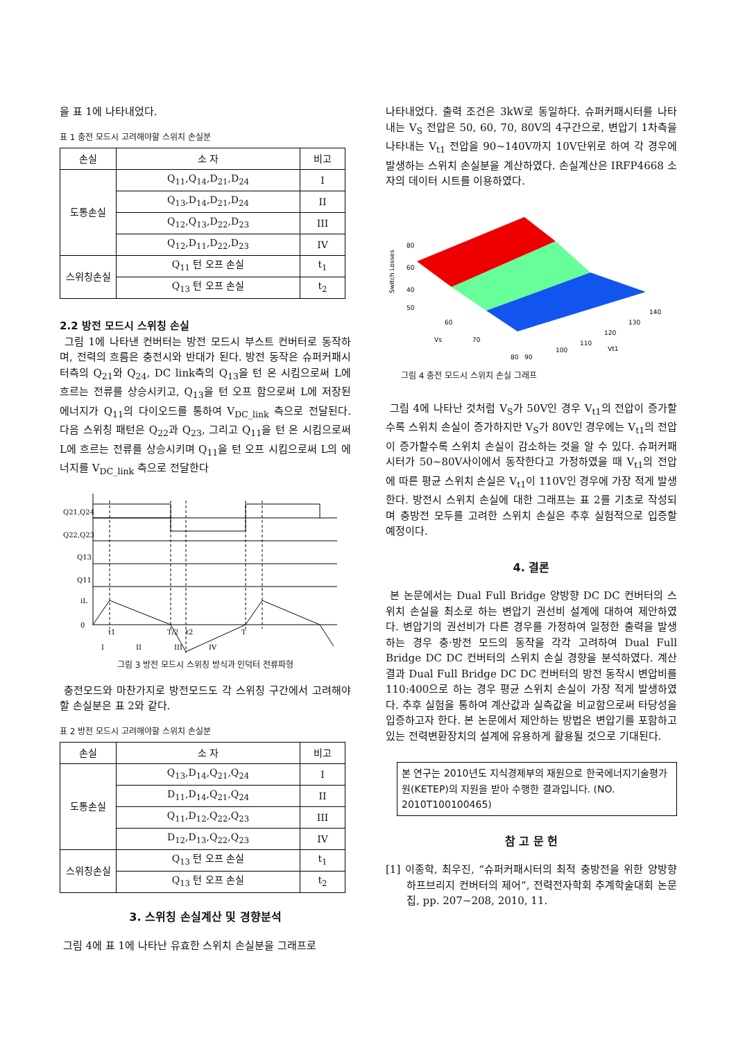을 표 1에 나타내었다.
표 1 충전 모드시 고려해야할 스위치 손실분
| 손실 | 소 자 | 비고 |
| --- | --- | --- |
| 도통손실 | Q<sub>11</sub>,Q<sub>14</sub>,D<sub>21</sub>,D<sub>24</sub> | I |
| | Q<sub>13</sub>,D<sub>14</sub>,D<sub>21</sub>,D<sub>24</sub> | II |
| | Q<sub>12</sub>,Q<sub>13</sub>,D<sub>22</sub>,D<sub>23</sub> | III |
| | Q<sub>12</sub>,D<sub>11</sub>,D<sub>22</sub>,D<sub>23</sub> | IV |
| 스위칭손실 | Q<sub>11</sub> 턴 오프 손실 | t<sub>1</sub> |
| | Q<sub>13</sub> 턴 오프 손실 | t<sub>2</sub> |
2.2 방전 모드시 스위칭 손실
그림 1에 나타낸 컨버터는 방전 모드시 부스트 컨버터로 동작하며, 전력의 흐름은 충전시와 반대가 된다. 방전 동작은 슈퍼커패시터측의 Q<sub>21</sub>와 Q<sub>24</sub>, DC link측의 Q<sub>13</sub>을 턴 온 시킴으로써 L에 흐르는 전류를 상승시키고, Q<sub>13</sub>을 턴 오프 함으로써 L에 저장된 에너지가 Q<sub>11</sub>의 다이오드를 통하여 V<sub>DC_link</sub> 측으로 전달된다. 다음 스위칭 패턴은 Q<sub>22</sub>과 Q<sub>23</sub>, 그리고 Q<sub>11</sub>을 턴 온 시킴으로써 L에 흐르는 전류를 상승시키며 Q<sub>11</sub>을 턴 오프 시킴으로써 L의 에너지를 V<sub>DC_link</sub> 측으로 전달한다
Q21,Q24
Q22,Q23
Q13
Q11
iL
0
t1
T/2
t2
T
I
II
III
IV
그림 3 방전 모드시 스위칭 방식과 인덕터 전류파형
충전모드와 마찬가지로 방전모드도 각 스위칭 구간에서 고려해야 할 손실분은 표 2와 같다.
표 2 방전 모드시 고려해야할 스위치 손실분
| 손실 | 소 자 | 비고 |
| --- | --- | --- |
| 도통손실 | Q<sub>13</sub>,D<sub>14</sub>,Q<sub>21</sub>,Q<sub>24</sub> | I |
| | D<sub>11</sub>,D<sub>14</sub>,Q<sub>21</sub>,Q<sub>24</sub> | II |
| | Q<sub>11</sub>,D<sub>12</sub>,Q<sub>22</sub>,Q<sub>23</sub> | III |
| | D<sub>12</sub>,D<sub>13</sub>,Q<sub>22</sub>,Q<sub>23</sub> | IV |
| 스위칭손실 | Q<sub>13</sub> 턴 오프 손실 | t<sub>1</sub> |
| | Q<sub>13</sub> 턴 오프 손실 | t<sub>2</sub> |
3. 스위칭 손실계산 및 경향분석
그림 4에 표 1에 나타난 유효한 스위치 손실분을 그래프로
나타내었다. 출력 조건은 3kW로 동일하다. 슈퍼커패시터를 나타내는 V<sub>S</sub> 전압은 50, 60, 70, 80V의 4구간으로, 변압기 1차측을 나타내는 V<sub>t1</sub> 전압을 90~140V까지 10V단위로 하여 각 경우에 발생하는 스위치 손실분을 계산하였다. 손실계산은 IRFP4668 소자의 데이터 시트를 이용하였다.
Switch Losses
80
60
40
50
60
Vs
70
80
90
100
110
120
130
140
Vt1
그림 4 충전 모드시 스위치 손실 그래프
그림 4에 나타난 것처럼 V<sub>S</sub>가 50V인 경우 V<sub>t1</sub>의 전압이 증가할수록 스위치 손실이 증가하지만 V<sub>S</sub>가 80V인 경우에는 V<sub>t1</sub>의 전압이 증가할수록 스위치 손실이 감소하는 것을 알 수 있다. 슈퍼커패시터가 50~80V사이에서 동작한다고 가정하였을 때 V<sub>t1</sub>의 전압에 따른 평균 스위치 손실은 V<sub>t1</sub>이 110V인 경우에 가장 적게 발생한다. 방전시 스위치 손실에 대한 그래프는 표 2를 기초로 작성되며 충방전 모두를 고려한 스위치 손실은 추후 실험적으로 입증할 예정이다.
4. 결론
본 논문에서는 Dual Full Bridge 양방향 DC DC 컨버터의 스위치 손실을 최소로 하는 변압기 권선비 설계에 대하여 제안하였다. 변압기의 권선비가 다른 경우를 가정하여 일정한 출력을 발생하는 경우 충·방전 모드의 동작을 각각 고려하여 Dual Full Bridge DC DC 컨버터의 스위치 손실 경향을 분석하였다. 계산 결과 Dual Full Bridge DC DC 컨버터의 방전 동작시 변압비를 110:400으로 하는 경우 평균 스위치 손실이 가장 적게 발생하였다. 추후 실험을 통하여 계산값과 실측값을 비교함으로써 타당성을 입증하고자 한다. 본 논문에서 제안하는 방법은 변압기를 포함하고 있는 전력변환장치의 설계에 유용하게 활용될 것으로 기대된다.
본 연구는 2010년도 지식경제부의 재원으로 한국에너지기술평가원(KETEP)의 지원을 받아 수행한 결과입니다. (NO. 2010T100100465)
참 고 문 헌
[1] 이종학, 최우진, “슈퍼커패시터의 최적 충방전을 위한 양방향 하프브리지 컨버터의 제어”, 전력전자학회 추계학술대회 논문집, pp. 207~208, 2010, 11.